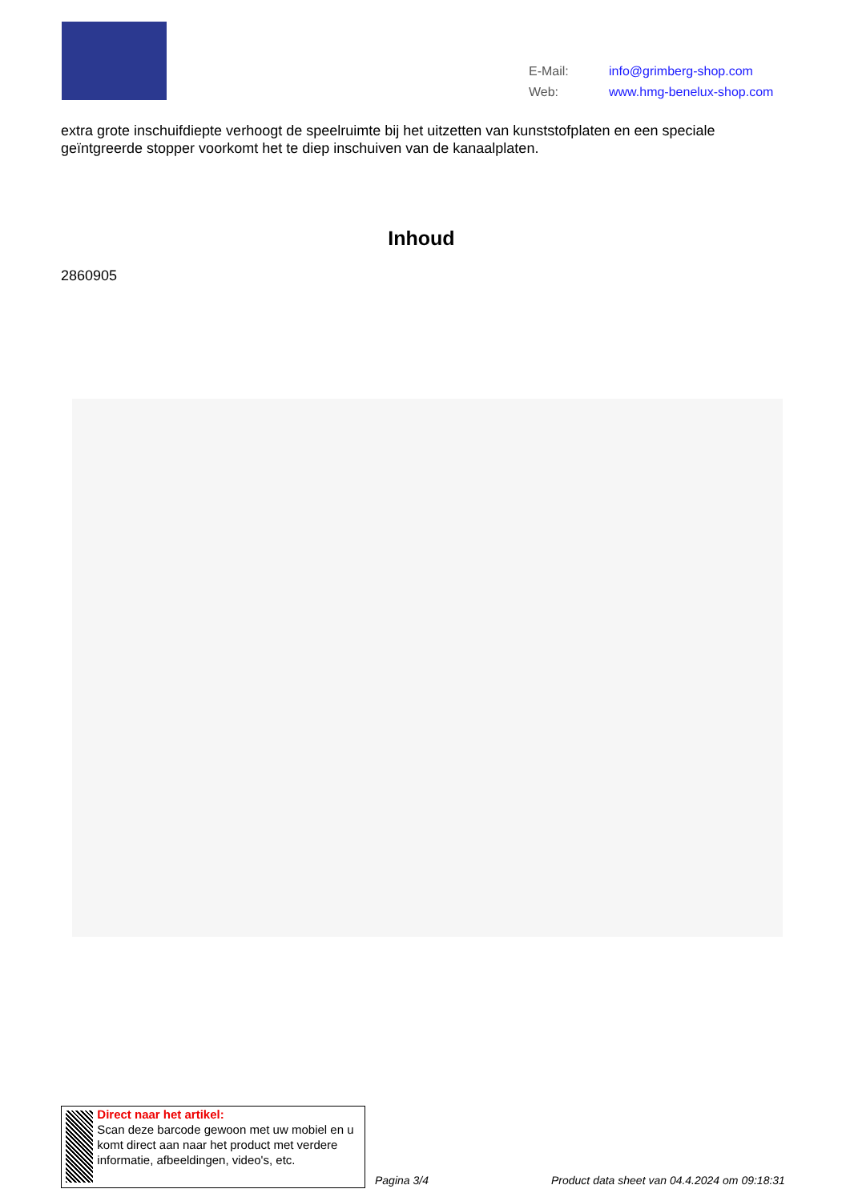E-Mail: info@grimberg-shop.com
Web: www.hmg-benelux-shop.com
extra grote inschuifdiepte verhoogt de speelruimte bij het uitzetten van kunststofplaten en een speciale geïntgreerde stopper voorkomt het te diep inschuiven van de kanaalplaten.
Inhoud
2860905
Direct naar het artikel:
Scan deze barcode gewoon met uw mobiel en u komt direct aan naar het product met verdere informatie, afbeeldingen, video's, etc.
Pagina 3/4
Product data sheet van 04.4.2024 om 09:18:31